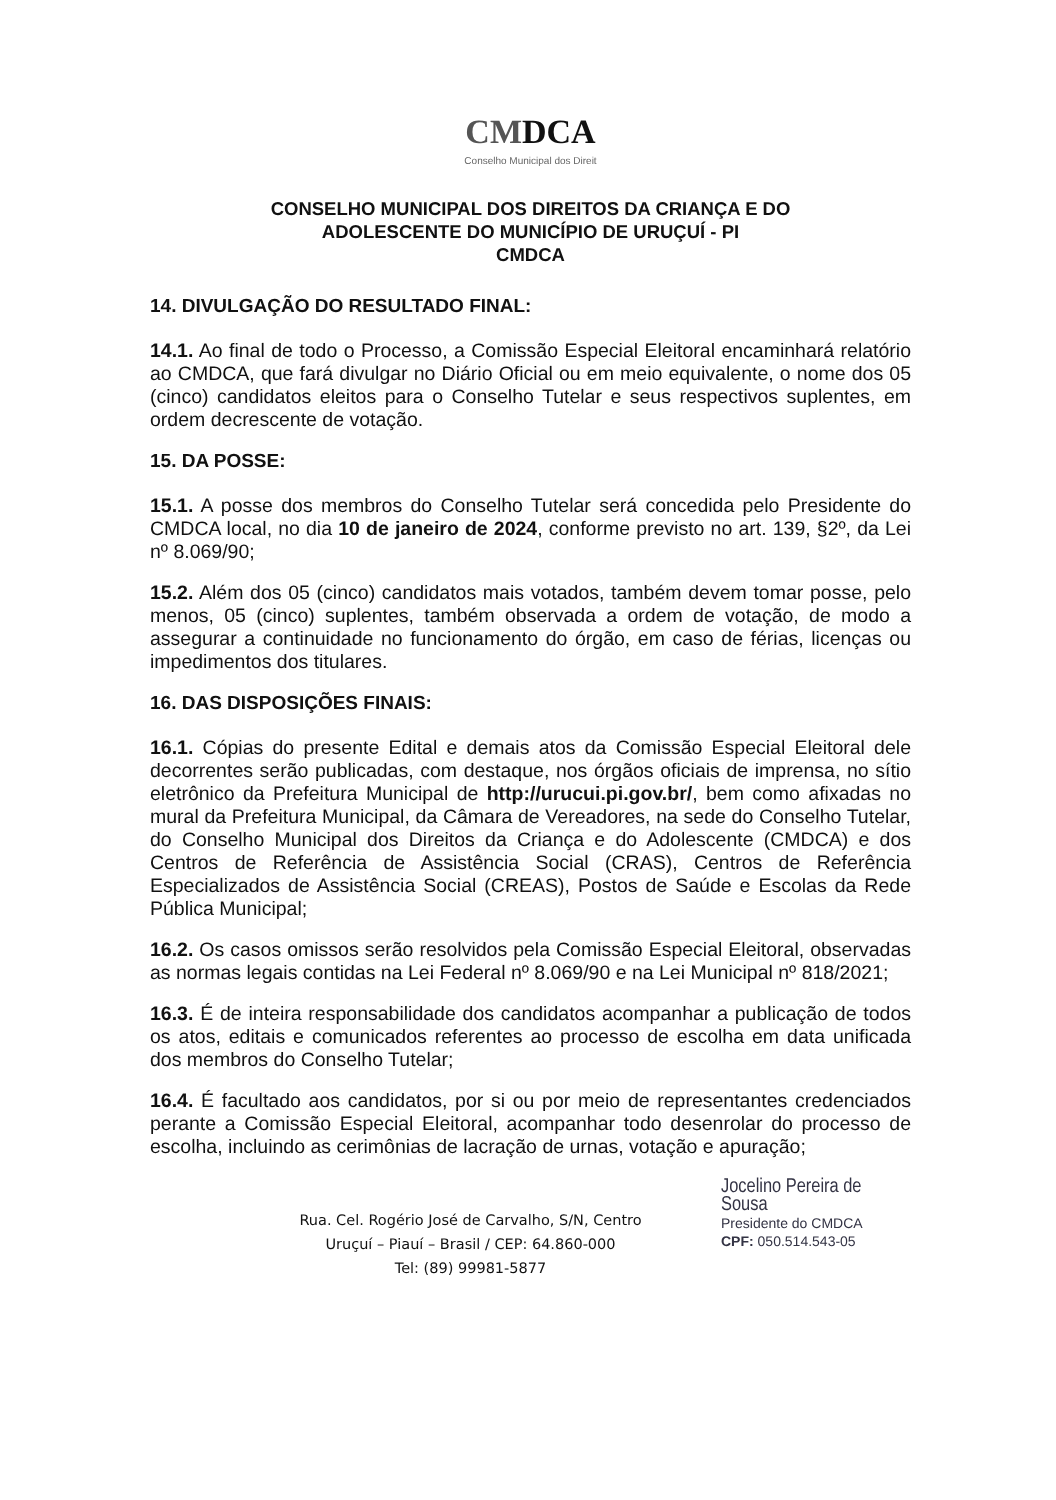CMDCA
Conselho Municipal dos Direit
CONSELHO MUNICIPAL DOS DIREITOS DA CRIANÇA E DO
ADOLESCENTE DO MUNICÍPIO DE URUÇUÍ - PI
CMDCA
14. DIVULGAÇÃO DO RESULTADO FINAL:
14.1. Ao final de todo o Processo, a Comissão Especial Eleitoral encaminhará relatório ao CMDCA, que fará divulgar no Diário Oficial ou em meio equivalente, o nome dos 05 (cinco) candidatos eleitos para o Conselho Tutelar e seus respectivos suplentes, em ordem decrescente de votação.
15. DA POSSE:
15.1. A posse dos membros do Conselho Tutelar será concedida pelo Presidente do CMDCA local, no dia 10 de janeiro de 2024, conforme previsto no art. 139, §2º, da Lei nº 8.069/90;
15.2. Além dos 05 (cinco) candidatos mais votados, também devem tomar posse, pelo menos, 05 (cinco) suplentes, também observada a ordem de votação, de modo a assegurar a continuidade no funcionamento do órgão, em caso de férias, licenças ou impedimentos dos titulares.
16. DAS DISPOSIÇÕES FINAIS:
16.1. Cópias do presente Edital e demais atos da Comissão Especial Eleitoral dele decorrentes serão publicadas, com destaque, nos órgãos oficiais de imprensa, no sítio eletrônico da Prefeitura Municipal de http://urucui.pi.gov.br/, bem como afixadas no mural da Prefeitura Municipal, da Câmara de Vereadores, na sede do Conselho Tutelar, do Conselho Municipal dos Direitos da Criança e do Adolescente (CMDCA) e dos Centros de Referência de Assistência Social (CRAS), Centros de Referência Especializados de Assistência Social (CREAS), Postos de Saúde e Escolas da Rede Pública Municipal;
16.2. Os casos omissos serão resolvidos pela Comissão Especial Eleitoral, observadas as normas legais contidas na Lei Federal nº 8.069/90 e na Lei Municipal nº 818/2021;
16.3. É de inteira responsabilidade dos candidatos acompanhar a publicação de todos os atos, editais e comunicados referentes ao processo de escolha em data unificada dos membros do Conselho Tutelar;
16.4. É facultado aos candidatos, por si ou por meio de representantes credenciados perante a Comissão Especial Eleitoral, acompanhar todo desenrolar do processo de escolha, incluindo as cerimônias de lacração de urnas, votação e apuração;
Rua. Cel. Rogério José de Carvalho, S/N, Centro
Uruçuí – Piauí – Brasil / CEP: 64.860-000
Tel: (89) 99981-5877
Jocelino Pereira de Sousa
Presidente do CMDCA
CPF: 050.514.543-05